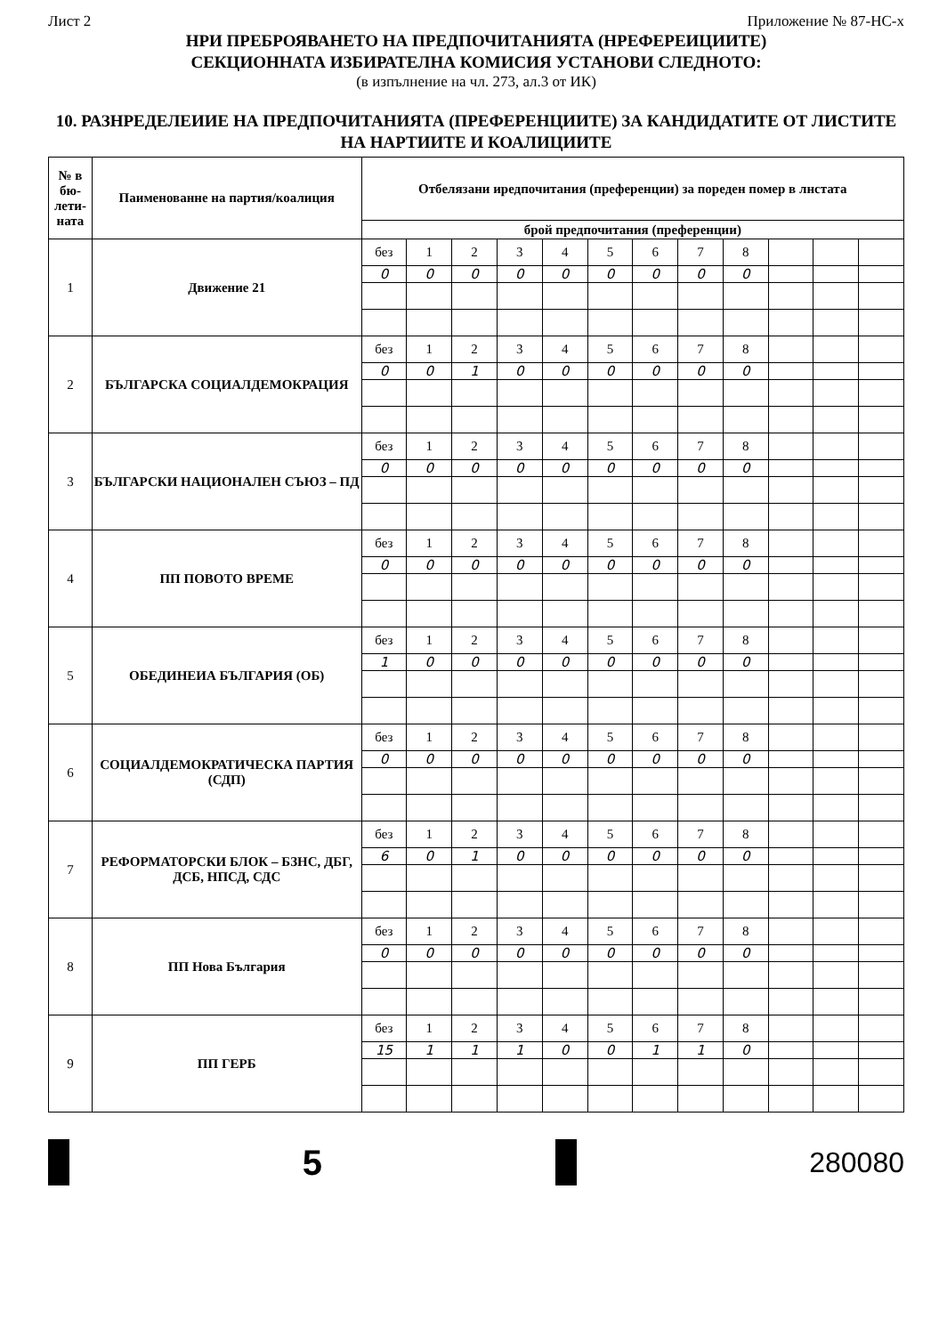Лист 2 Приложение № 87-НС-х
НРИ ПРЕБРОЯВАНЕТО НА ПРЕДПОЧИТАНИЯТА (НРЕФЕРЕИЦИИТЕ)
СЕКЦИОННАТА ИЗБИРАТЕЛНА КОМИСИЯ УСТАНОВИ СЛЕДНОТО:
(в изпълнение на чл. 273, ал.3 от ИК)
10. РАЗНРЕДЕЛЕИИЕ НА ПРЕДПОЧИТАНИЯТА (ПРЕФЕРЕНЦИИТЕ) ЗА КАНДИДАТИТЕ ОТ ЛИСТИТЕ НА НАРТИИТЕ И КОАЛИЦИИТЕ
| № в бю-лети-ната | Паименованне на партия/коалиция | Отбелязани иредпочитания (преференции) за пореден помер в лнстата | | | | | | | | | | | |
| --- | --- | --- | --- | --- | --- | --- | --- | --- | --- | --- | --- | --- | --- |
| | | брой предпочитания (преференции) | | | | | | | | | | | |
| 1 | Движение 21 | без | 1 | 2 | 3 | 4 | 5 | 6 | 7 | 8 | | | |
| | | 0 | 0 | 0 | 0 | 0 | 0 | 0 | 0 | 0 | | | |
| 2 | БЪЛГАРСКА СОЦИАЛДЕМОКРАЦИЯ | без | 1 | 2 | 3 | 4 | 5 | 6 | 7 | 8 | | | |
| | | 0 | 0 | 1 | 0 | 0 | 0 | 0 | 0 | 0 | | | |
| 3 | БЪЛГАРСКИ НАЦИОНАЛЕН СЪЮЗ – ПД | без | 1 | 2 | 3 | 4 | 5 | 6 | 7 | 8 | | | |
| | | 0 | 0 | 0 | 0 | 0 | 0 | 0 | 0 | 0 | | | |
| 4 | ПП ПОВОТО ВРЕМЕ | без | 1 | 2 | 3 | 4 | 5 | 6 | 7 | 8 | | | |
| | | 0 | 0 | 0 | 0 | 0 | 0 | 0 | 0 | 0 | | | |
| 5 | ОБЕДИНЕИА БЪЛГАРИЯ (ОБ) | без | 1 | 2 | 3 | 4 | 5 | 6 | 7 | 8 | | | |
| | | 1 | 0 | 0 | 0 | 0 | 0 | 0 | 0 | 0 | | | |
| 6 | СОЦИАЛДЕМОКРАТИЧЕСКА ПАРТИЯ (СДП) | без | 1 | 2 | 3 | 4 | 5 | 6 | 7 | 8 | | | |
| | | 0 | 0 | 0 | 0 | 0 | 0 | 0 | 0 | 0 | | | |
| 7 | РЕФОРМАТОРСКИ БЛОК – БЗНС, ДБГ, ДСБ, НПСД, СДС | без | 1 | 2 | 3 | 4 | 5 | 6 | 7 | 8 | | | |
| | | 6 | 0 | 1 | 0 | 0 | 0 | 0 | 0 | 0 | | | |
| 8 | ПП Нова България | без | 1 | 2 | 3 | 4 | 5 | 6 | 7 | 8 | | | |
| | | 0 | 0 | 0 | 0 | 0 | 0 | 0 | 0 | 0 | | | |
| 9 | ПП ГЕРБ | без | 1 | 2 | 3 | 4 | 5 | 6 | 7 | 8 | | | |
| | | 15 | 1 | 1 | 1 | 0 | 0 | 1 | 1 | 0 | | | |
5
280080